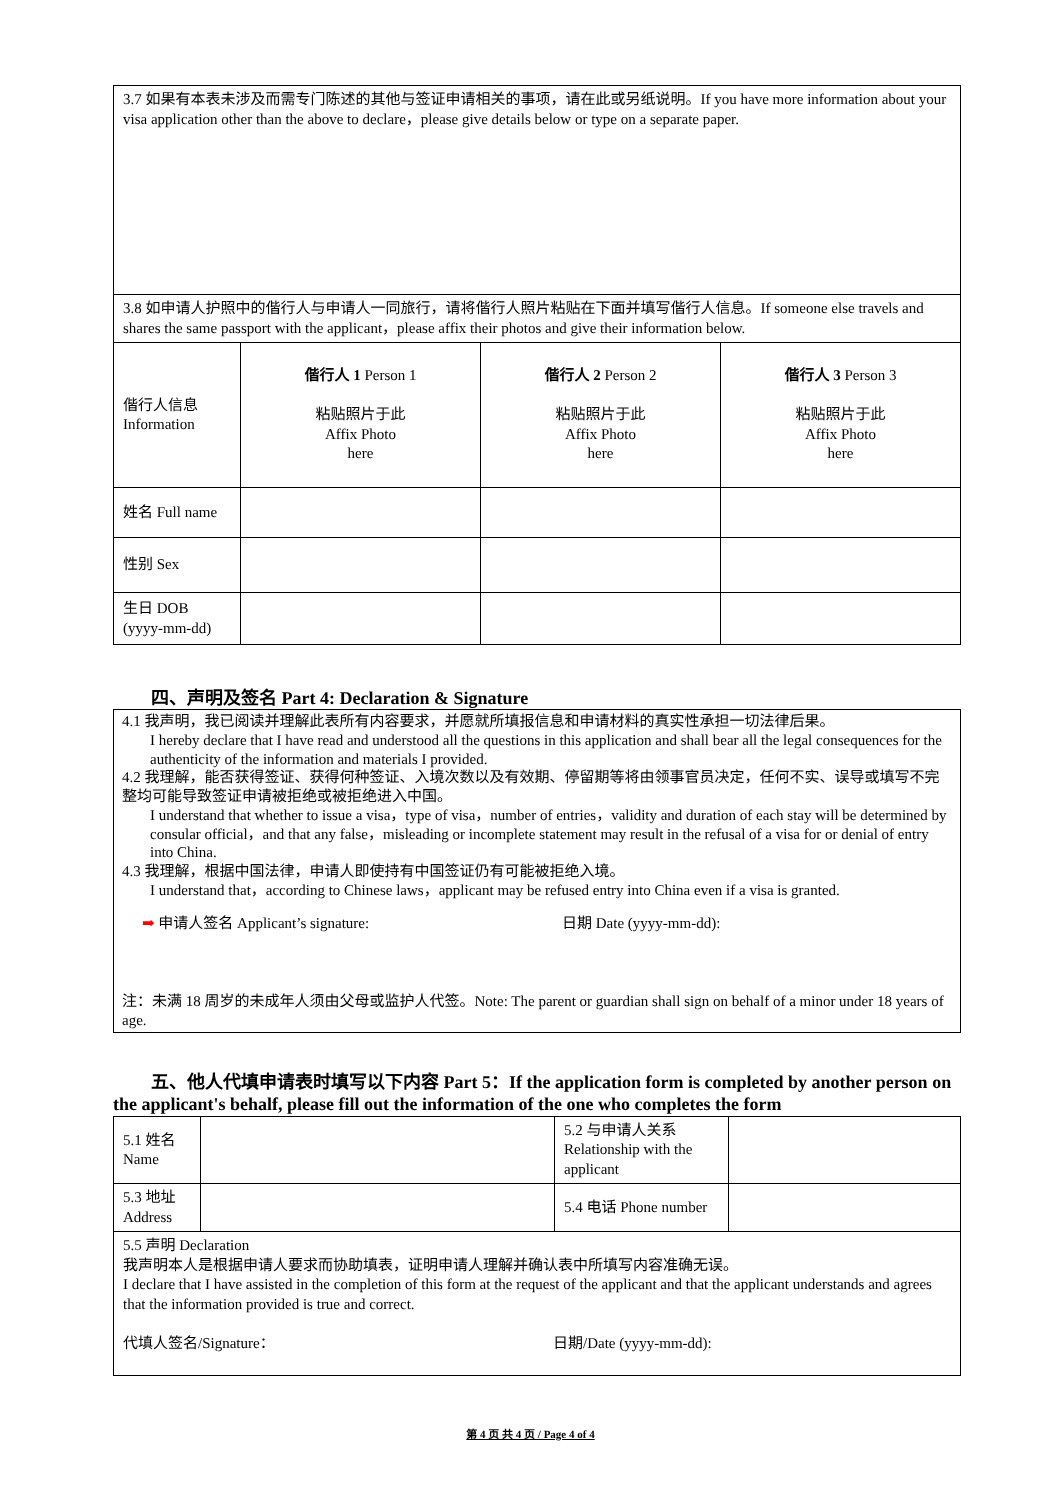| 3.7 如果有本表未涉及而需专门陈述的其他与签证申请相关的事项，请在此或另纸说明。If you have more information about your visa application other than the above to declare，please give details below or type on a separate paper. | | | |
| 3.8 如申请人护照中的偕行人与申请人一同旅行，请将偕行人照片粘贴在下面并填写偕行人信息。If someone else travels and shares the same passport with the applicant，please affix their photos and give their information below. | | | |
| 偕行人信息 Information | 偕行人 1 Person 1 粘贴照片于此 Affix Photo here | 偕行人 2 Person 2 粘贴照片于此 Affix Photo here | 偕行人 3 Person 3 粘贴照片于此 Affix Photo here |
| 姓名 Full name | | | |
| 性别 Sex | | | |
| 生日 DOB (yyyy-mm-dd) | | | |
四、声明及签名 Part 4: Declaration & Signature
4.1 我声明，我已阅读并理解此表所有内容要求，并愿就所填报信息和申请材料的真实性承担一切法律后果。
I hereby declare that I have read and understood all the questions in this application and shall bear all the legal consequences for the authenticity of the information and materials I provided.
4.2 我理解，能否获得签证、获得何种签证、入境次数以及有效期、停留期等将由领事官员决定，任何不实、误导或填写不完整均可能导致签证申请被拒绝或被拒绝进入中国。
I understand that whether to issue a visa，type of visa，number of entries，validity and duration of each stay will be determined by consular official，and that any false，misleading or incomplete statement may result in the refusal of a visa for or denial of entry into China.
4.3 我理解，根据中国法律，申请人即使持有中国签证仍有可能被拒绝入境。
I understand that，according to Chinese laws，applicant may be refused entry into China even if a visa is granted.
➡ 申请人签名 Applicant’s signature: 日期 Date (yyyy-mm-dd):
注：未满 18 周岁的未成年人须由父母或监护人代签。Note: The parent or guardian shall sign on behalf of a minor under 18 years of age.
五、他人代填申请表时填写以下内容 Part 5：If the application form is completed by another person on the applicant's behalf, please fill out the information of the one who completes the form
| 5.1 姓名 Name | | 5.2 与申请人关系 Relationship with the applicant | |
| 5.3 地址 Address | | 5.4 电话 Phone number | |
| 5.5 声明 Declaration 我声明本人是根据申请人要求而协助填表，证明申请人理解并确认表中所填写内容准确无误。 I declare that I have assisted in the completion of this form at the request of the applicant and that the applicant understands and agrees that the information provided is true and correct. 代填人签名/Signature： 日期/Date (yyyy-mm-dd): | | | |
第 4 页 共 4 页 / Page 4 of 4